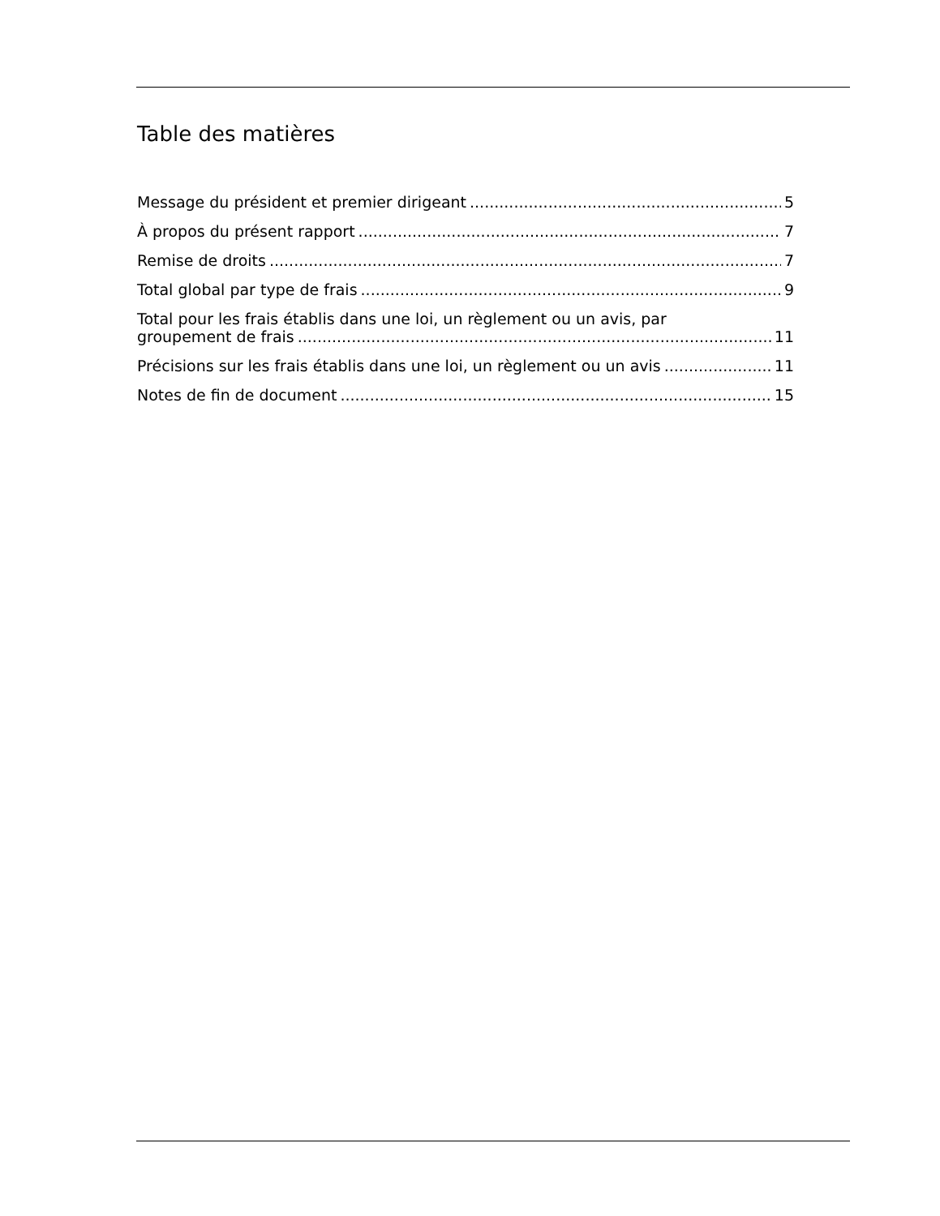Table des matières
Message du président et premier dirigeant 5
À propos du présent rapport 7
Remise de droits 7
Total global par type de frais 9
Total pour les frais établis dans une loi, un règlement ou un avis, par
groupement de frais 11
Précisions sur les frais établis dans une loi, un règlement ou un avis 11
Notes de fin de document 15